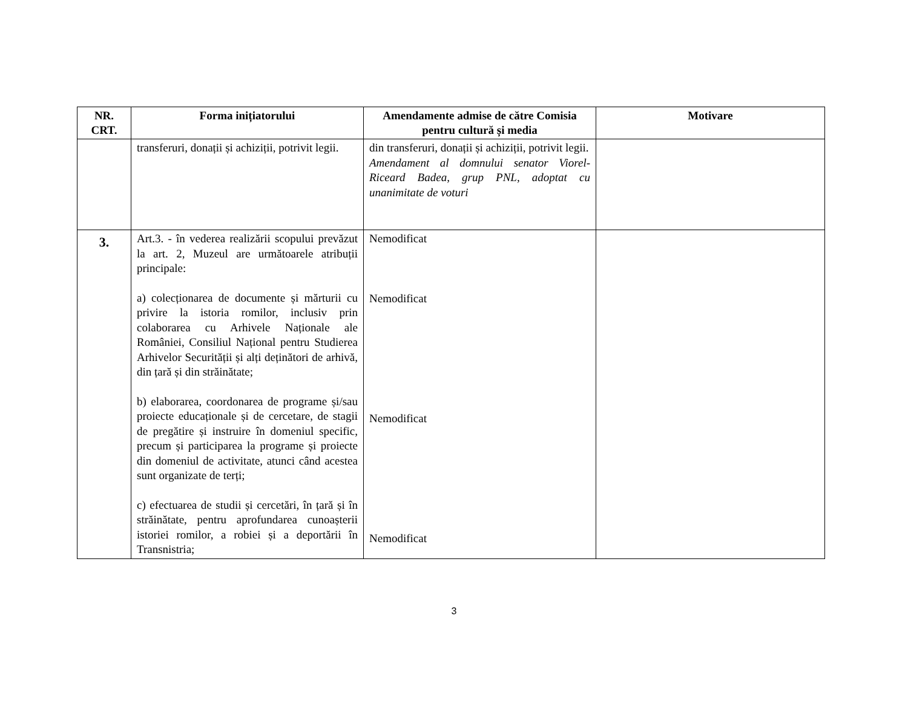| NR. CRT. | Forma inițiatorului | Amendamente admise de către Comisia pentru cultură și media | Motivare |
| --- | --- | --- | --- |
| | transferuri, donații și achiziții, potrivit legii. | din transferuri, donații și achiziții, potrivit legii. Amendament al domnului senator Viorel-Riceard Badea, grup PNL, adoptat cu unanimitate de voturi | |
| 3. | Art.3. - în vederea realizării scopului prevăzut la art. 2, Muzeul are următoarele atribuții principale: a) colecționarea de documente și mărturii cu privire la istoria romilor, inclusiv prin colaborarea cu Arhivele Naționale ale României, Consiliul Național pentru Studierea Arhivelor Securității și alți deținători de arhivă, din țară și din străinătate; b) elaborarea, coordonarea de programe și/sau proiecte educaționale și de cercetare, de stagii de pregătire și instruire în domeniul specific, precum și participarea la programe și proiecte din domeniul de activitate, atunci când acestea sunt organizate de terți; c) efectuarea de studii și cercetări, în țară și în străinătate, pentru aprofundarea cunoașterii istoriei romilor, a robiei și a deportării în Transnistria; | Nemodificat Nemodificat Nemodificat Nemodificat | |
3